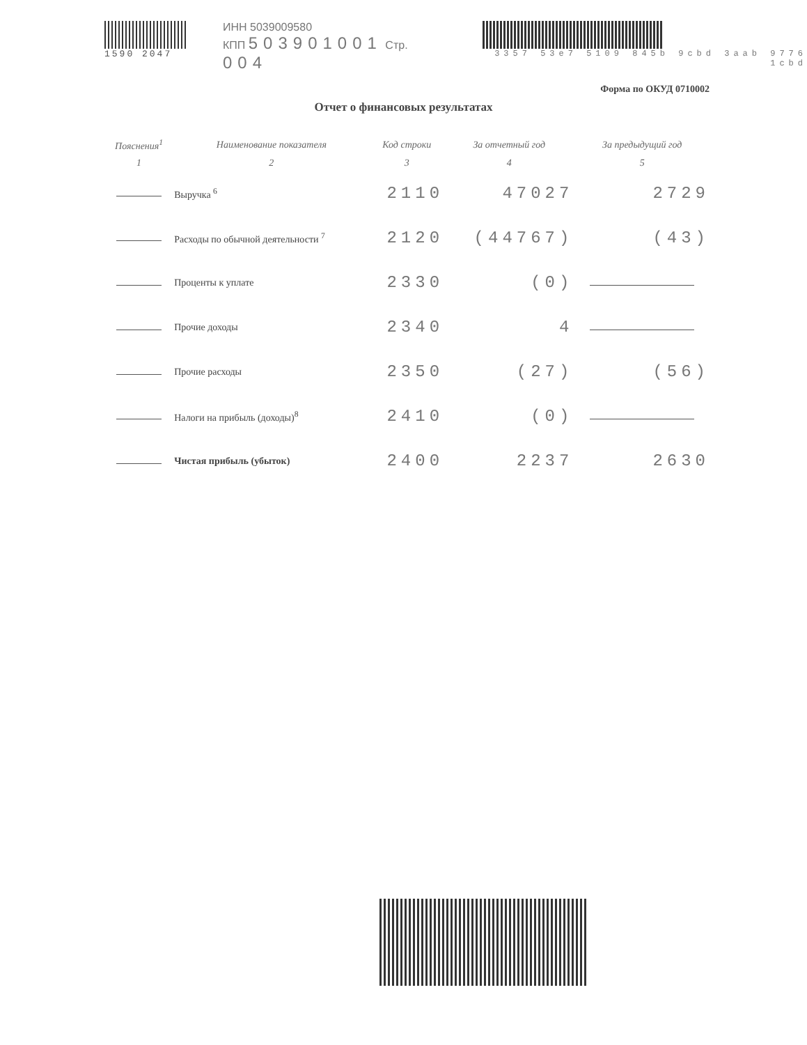1590 2047
ИНН 5039009580
КПП 503901001 Стр. 004
3357 53e7 5109 845b 9cbd 3aab 9776 1cbd
Форма по ОКУД 0710002
Отчет о финансовых результатах
| Пояснения<sup>1</sup> | Наименование показателя | Код строки | За отчетный год | За предыдущий год |
| --- | --- | --- | --- | --- |
| 1 | 2 | 3 | 4 | 5 |
| | Выручка <sup>6</sup> | 2110 | 47027 | 2729 |
| | Расходы по обычной деятельности <sup>7</sup> | 2120 | (44767) | (43) |
| | Проценты к уплате | 2330 | (0) | |
| | Прочие доходы | 2340 | 4 | |
| | Прочие расходы | 2350 | (27) | (56) |
| | Налоги на прибыль (доходы)<sup>8</sup> | 2410 | (0) | |
| | Чистая прибыль (убыток) | 2400 | 2237 | 2630 |